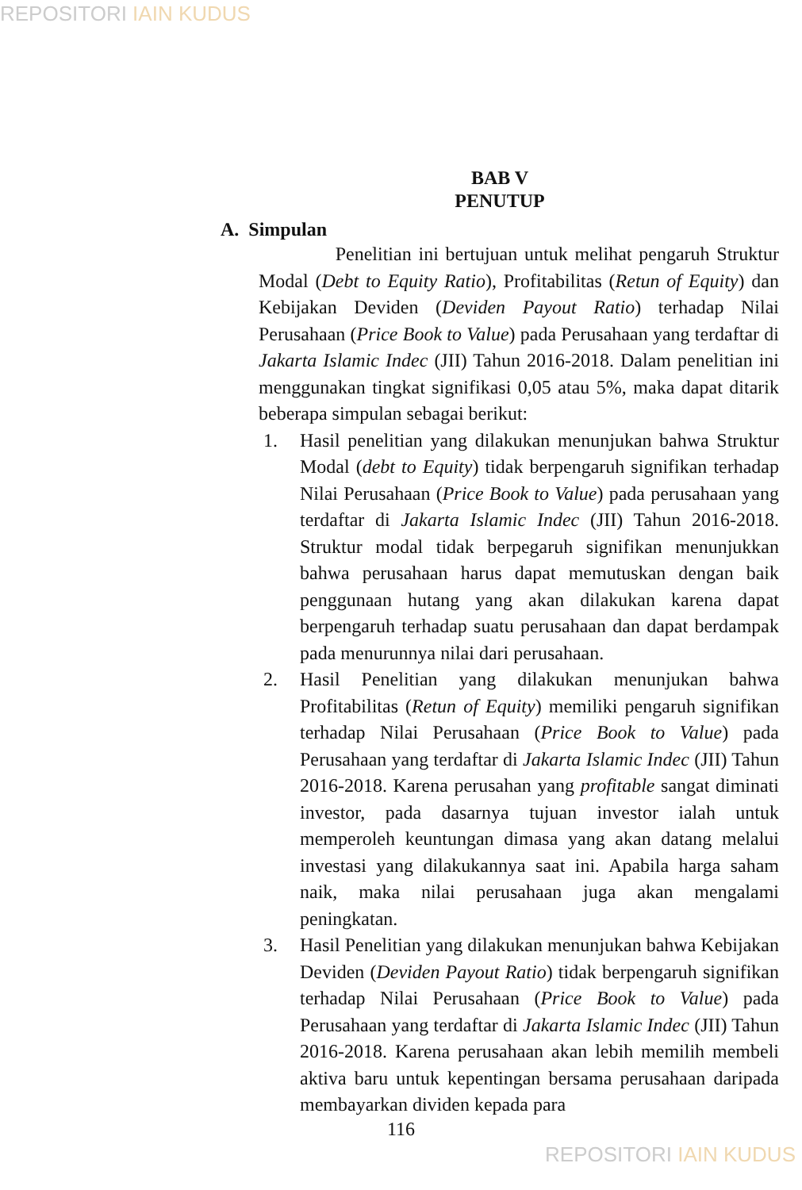REPOSITORI IAIN KUDUS
BAB V
PENUTUP
A. Simpulan
Penelitian ini bertujuan untuk melihat pengaruh Struktur Modal (Debt to Equity Ratio), Profitabilitas (Retun of Equity) dan Kebijakan Deviden (Deviden Payout Ratio) terhadap Nilai Perusahaan (Price Book to Value) pada Perusahaan yang terdaftar di Jakarta Islamic Indec (JII) Tahun 2016-2018. Dalam penelitian ini menggunakan tingkat signifikasi 0,05 atau 5%, maka dapat ditarik beberapa simpulan sebagai berikut:
1. Hasil penelitian yang dilakukan menunjukan bahwa Struktur Modal (debt to Equity) tidak berpengaruh signifikan terhadap Nilai Perusahaan (Price Book to Value) pada perusahaan yang terdaftar di Jakarta Islamic Indec (JII) Tahun 2016-2018. Struktur modal tidak berpegaruh signifikan menunjukkan bahwa perusahaan harus dapat memutuskan dengan baik penggunaan hutang yang akan dilakukan karena dapat berpengaruh terhadap suatu perusahaan dan dapat berdampak pada menurunnya nilai dari perusahaan.
2. Hasil Penelitian yang dilakukan menunjukan bahwa Profitabilitas (Retun of Equity) memiliki pengaruh signifikan terhadap Nilai Perusahaan (Price Book to Value) pada Perusahaan yang terdaftar di Jakarta Islamic Indec (JII) Tahun 2016-2018. Karena perusahan yang profitable sangat diminati investor, pada dasarnya tujuan investor ialah untuk memperoleh keuntungan dimasa yang akan datang melalui investasi yang dilakukannya saat ini. Apabila harga saham naik, maka nilai perusahaan juga akan mengalami peningkatan.
3. Hasil Penelitian yang dilakukan menunjukan bahwa Kebijakan Deviden (Deviden Payout Ratio) tidak berpengaruh signifikan terhadap Nilai Perusahaan (Price Book to Value) pada Perusahaan yang terdaftar di Jakarta Islamic Indec (JII) Tahun 2016-2018. Karena perusahaan akan lebih memilih membeli aktiva baru untuk kepentingan bersama perusahaan daripada membayarkan dividen kepada para
116
REPOSITORI IAIN KUDUS